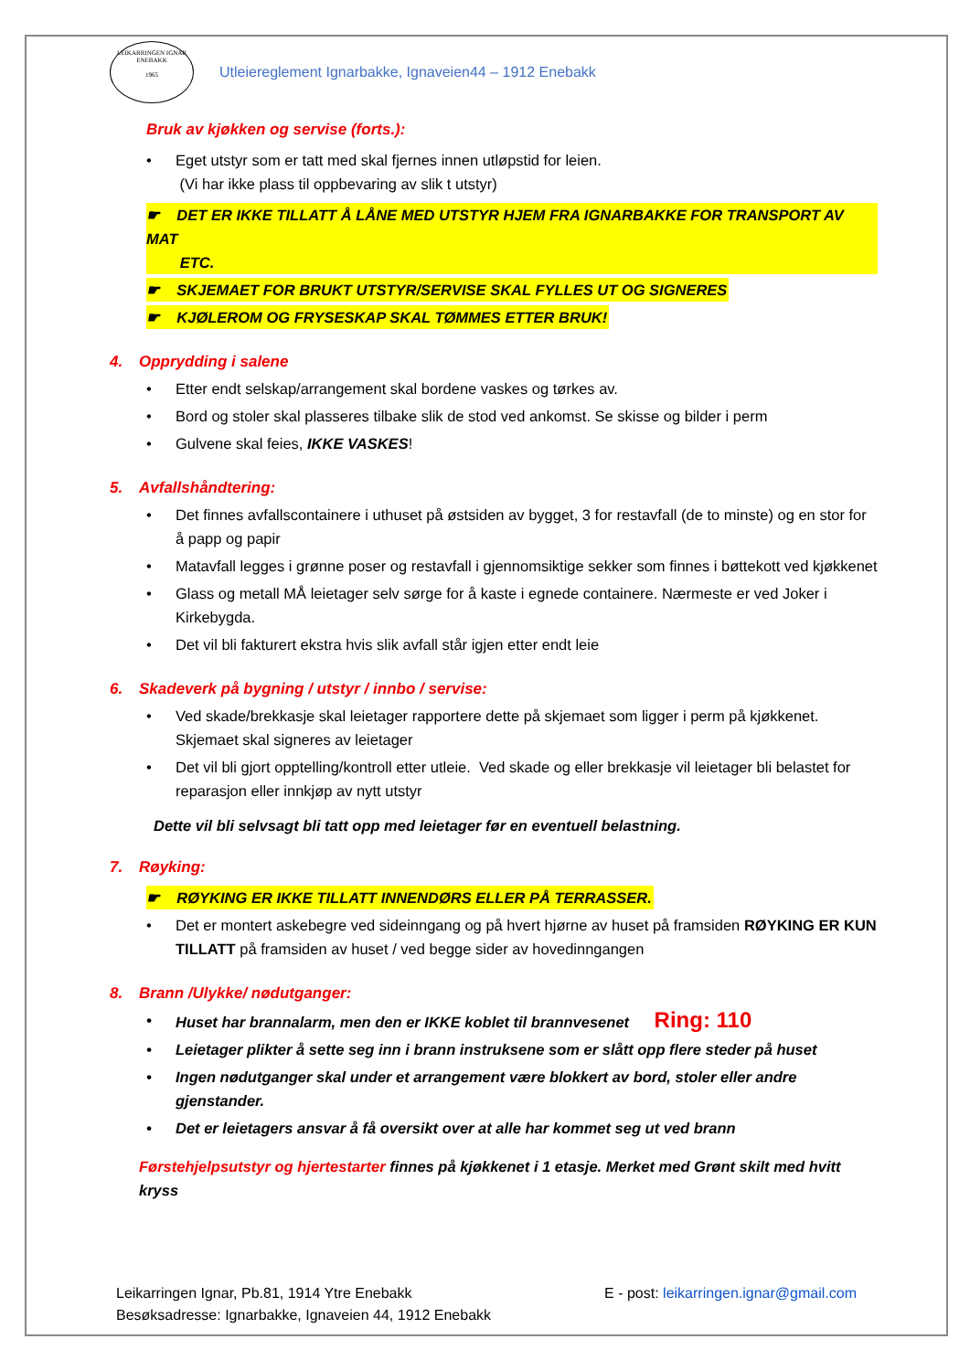LEIKARRINGEN IGNAR
ENEBAKK
1965
Utleiereglement Ignarbakke, Ignaveien44 – 1912 Enebakk
Bruk av kjøkken og servise (forts.):
• Eget utstyr som er tatt med skal fjernes innen utløpstid for leien.
(Vi har ikke plass til oppbevaring av slik t utstyr)
☛ DET ER IKKE TILLATT Å LÅNE MED UTSTYR HJEM FRA IGNARBAKKE FOR TRANSPORT AV MAT
ETC.
☛ SKJEMAET FOR BRUKT UTSTYR/SERVISE SKAL FYLLES UT OG SIGNERES
☛ KJØLEROM OG FRYSESKAP SKAL TØMMES ETTER BRUK!
4. Opprydding i salene
• Etter endt selskap/arrangement skal bordene vaskes og tørkes av.
• Bord og stoler skal plasseres tilbake slik de stod ved ankomst. Se skisse og bilder i perm
• Gulvene skal feies, IKKE VASKES!
5. Avfallshåndtering:
• Det finnes avfallscontainere i uthuset på østsiden av bygget, 3 for restavfall (de to minste) og en stor for å papp og papir
• Matavfall legges i grønne poser og restavfall i gjennomsiktige sekker som finnes i bøttekott ved kjøkkenet
• Glass og metall MÅ leietager selv sørge for å kaste i egnede containere. Nærmeste er ved Joker i Kirkebygda.
• Det vil bli fakturert ekstra hvis slik avfall står igjen etter endt leie
6. Skadeverk på bygning / utstyr / innbo / servise:
• Ved skade/brekkasje skal leietager rapportere dette på skjemaet som ligger i perm på kjøkkenet. Skjemaet skal signeres av leietager
• Det vil bli gjort opptelling/kontroll etter utleie. Ved skade og eller brekkasje vil leietager bli belastet for reparasjon eller innkjøp av nytt utstyr
Dette vil bli selvsagt bli tatt opp med leietager før en eventuell belastning.
7. Røyking:
☛ RØYKING ER IKKE TILLATT INNENDØRS ELLER PÅ TERRASSER.
• Det er montert askebegre ved sideinngang og på hvert hjørne av huset på framsiden RØYKING ER KUN TILLATT på framsiden av huset / ved begge sider av hovedinngangen
8. Brann /Ulykke/ nødutganger:
• Huset har brannalarm, men den er IKKE koblet til brannvesenet Ring: 110
• Leietager plikter å sette seg inn i brann instruksene som er slått opp flere steder på huset
• Ingen nødutganger skal under et arrangement være blokkert av bord, stoler eller andre gjenstander.
• Det er leietagers ansvar å få oversikt over at alle har kommet seg ut ved brann
Førstehjelpsutstyr og hjertestarter finnes på kjøkkenet i 1 etasje. Merket med Grønt skilt med hvitt kryss
Leikarringen Ignar, Pb.81, 1914 Ytre Enebakk
Besøksadresse: Ignarbakke, Ignaveien 44, 1912 Enebakk
E - post: leikarringen.ignar@gmail.com